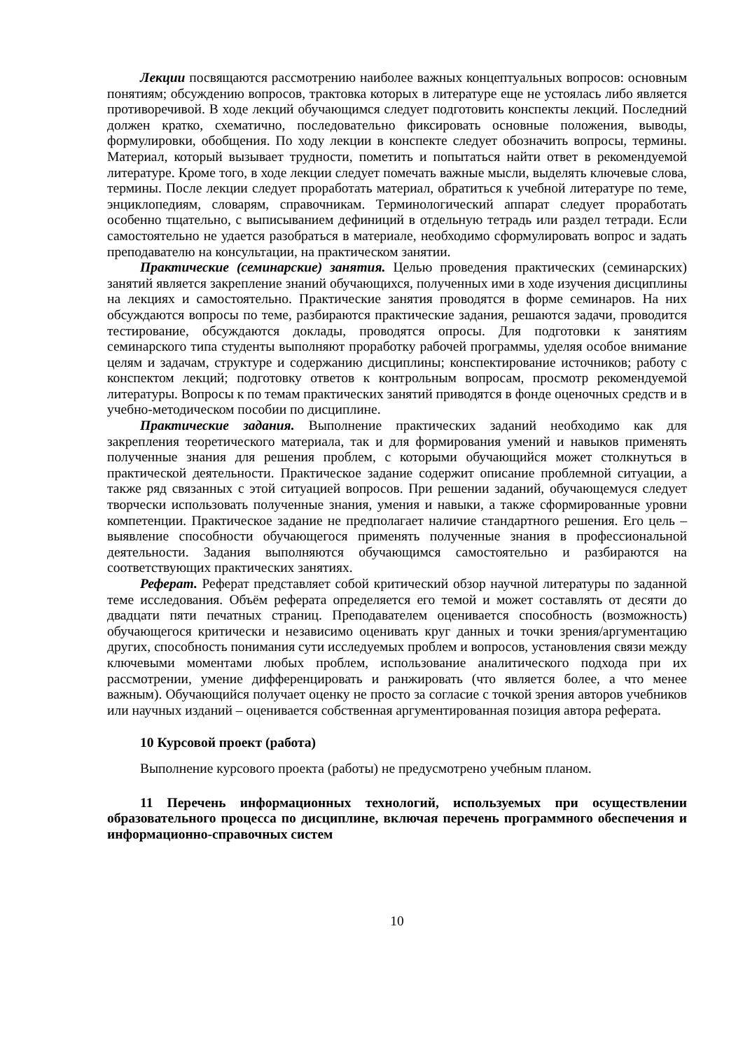Лекции посвящаются рассмотрению наиболее важных концептуальных вопросов: основным понятиям; обсуждению вопросов, трактовка которых в литературе еще не устоялась либо является противоречивой. В ходе лекций обучающимся следует подготовить конспекты лекций. Последний должен кратко, схематично, последовательно фиксировать основные положения, выводы, формулировки, обобщения. По ходу лекции в конспекте следует обозначить вопросы, термины. Материал, который вызывает трудности, пометить и попытаться найти ответ в рекомендуемой литературе. Кроме того, в ходе лекции следует помечать важные мысли, выделять ключевые слова, термины. После лекции следует проработать материал, обратиться к учебной литературе по теме, энциклопедиям, словарям, справочникам. Терминологический аппарат следует проработать особенно тщательно, с выписыванием дефиниций в отдельную тетрадь или раздел тетради. Если самостоятельно не удается разобраться в материале, необходимо сформулировать вопрос и задать преподавателю на консультации, на практическом занятии.
Практические (семинарские) занятия. Целью проведения практических (семинарских) занятий является закрепление знаний обучающихся, полученных ими в ходе изучения дисциплины на лекциях и самостоятельно. Практические занятия проводятся в форме семинаров. На них обсуждаются вопросы по теме, разбираются практические задания, решаются задачи, проводится тестирование, обсуждаются доклады, проводятся опросы. Для подготовки к занятиям семинарского типа студенты выполняют проработку рабочей программы, уделяя особое внимание целям и задачам, структуре и содержанию дисциплины; конспектирование источников; работу с конспектом лекций; подготовку ответов к контрольным вопросам, просмотр рекомендуемой литературы. Вопросы к по темам практических занятий приводятся в фонде оценочных средств и в учебно-методическом пособии по дисциплине.
Практические задания. Выполнение практических заданий необходимо как для закрепления теоретического материала, так и для формирования умений и навыков применять полученные знания для решения проблем, с которыми обучающийся может столкнуться в практической деятельности. Практическое задание содержит описание проблемной ситуации, а также ряд связанных с этой ситуацией вопросов. При решении заданий, обучающемуся следует творчески использовать полученные знания, умения и навыки, а также сформированные уровни компетенции. Практическое задание не предполагает наличие стандартного решения. Его цель – выявление способности обучающегося применять полученные знания в профессиональной деятельности. Задания выполняются обучающимся самостоятельно и разбираются на соответствующих практических занятиях.
Реферат. Реферат представляет собой критический обзор научной литературы по заданной теме исследования. Объём реферата определяется его темой и может составлять от десяти до двадцати пяти печатных страниц. Преподавателем оценивается способность (возможность) обучающегося критически и независимо оценивать круг данных и точки зрения/аргументацию других, способность понимания сути исследуемых проблем и вопросов, установления связи между ключевыми моментами любых проблем, использование аналитического подхода при их рассмотрении, умение дифференцировать и ранжировать (что является более, а что менее важным). Обучающийся получает оценку не просто за согласие с точкой зрения авторов учебников или научных изданий – оценивается собственная аргументированная позиция автора реферата.
10 Курсовой проект (работа)
Выполнение курсового проекта (работы) не предусмотрено учебным планом.
11 Перечень информационных технологий, используемых при осуществлении образовательного процесса по дисциплине, включая перечень программного обеспечения и информационно-справочных систем
10